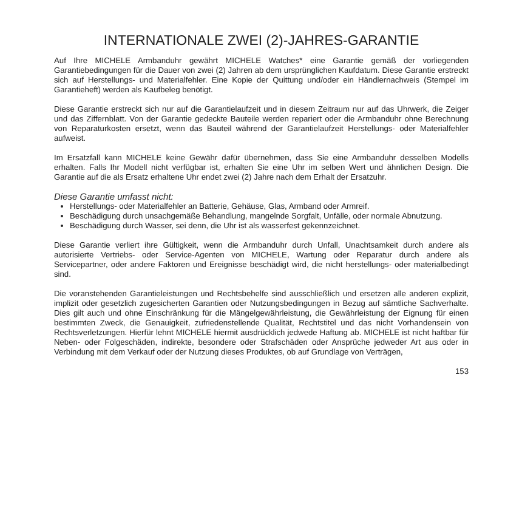INTERNATIONALE ZWEI (2)-JAHRES-GARANTIE
Auf Ihre MICHELE Armbanduhr gewährt MICHELE Watches* eine Garantie gemäß der vorliegenden Garantiebedingungen für die Dauer von zwei (2) Jahren ab dem ursprünglichen Kaufdatum. Diese Garantie erstreckt sich auf Herstellungs- und Materialfehler. Eine Kopie der Quittung und/oder ein Händlernachweis (Stempel im Garantieheft) werden als Kaufbeleg benötigt.
Diese Garantie erstreckt sich nur auf die Garantielaufzeit und in diesem Zeitraum nur auf das Uhrwerk, die Zeiger und das Ziffernblatt. Von der Garantie gedeckte Bauteile werden repariert oder die Armbanduhr ohne Berechnung von Reparaturkosten ersetzt, wenn das Bauteil während der Garantielaufzeit Herstellungs- oder Materialfehler aufweist.
Im Ersatzfall kann MICHELE keine Gewähr dafür übernehmen, dass Sie eine Armbanduhr desselben Modells erhalten. Falls Ihr Modell nicht verfügbar ist, erhalten Sie eine Uhr im selben Wert und ähnlichen Design. Die Garantie auf die als Ersatz erhaltene Uhr endet zwei (2) Jahre nach dem Erhalt der Ersatzuhr.
Diese Garantie umfasst nicht:
Herstellungs- oder Materialfehler an Batterie, Gehäuse, Glas, Armband oder Armreif.
Beschädigung durch unsachgemäße Behandlung, mangelnde Sorgfalt, Unfälle, oder normale Abnutzung.
Beschädigung durch Wasser, sei denn, die Uhr ist als wasserfest gekennzeichnet.
Diese Garantie verliert ihre Gültigkeit, wenn die Armbanduhr durch Unfall, Unachtsamkeit durch andere als autorisierte Vertriebs- oder Service-Agenten von MICHELE, Wartung oder Reparatur durch andere als Servicepartner, oder andere Faktoren und Ereignisse beschädigt wird, die nicht herstellungs- oder materialbedingt sind.
Die voranstehenden Garantieleistungen und Rechtsbehelfe sind ausschließlich und ersetzen alle anderen explizit, implizit oder gesetzlich zugesicherten Garantien oder Nutzungsbedingungen in Bezug auf sämtliche Sachverhalte. Dies gilt auch und ohne Einschränkung für die Mängelgewährleistung, die Gewährleistung der Eignung für einen bestimmten Zweck, die Genauigkeit, zufriedenstellende Qualität, Rechtstitel und das nicht Vorhandensein von Rechtsverletzungen. Hierfür lehnt MICHELE hiermit ausdrücklich jedwede Haftung ab. MICHELE ist nicht haftbar für Neben- oder Folgeschäden, indirekte, besondere oder Strafschäden oder Ansprüche jedweder Art aus oder in Verbindung mit dem Verkauf oder der Nutzung dieses Produktes, ob auf Grundlage von Verträgen,
153